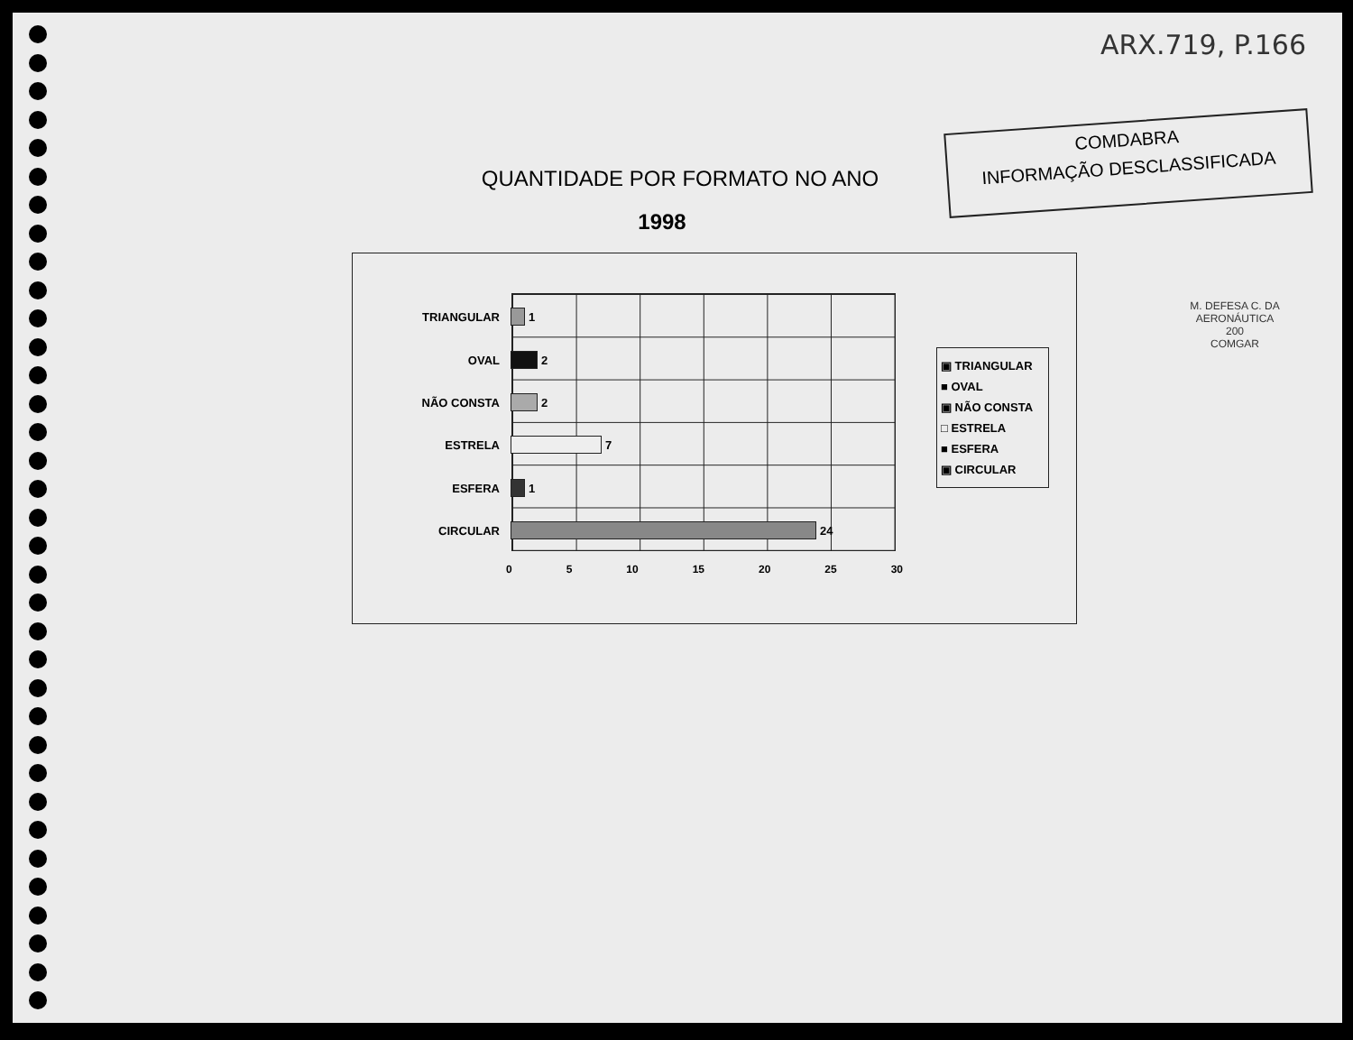ARX.719, P.166
COMDABRA
INFORMAÇÃO DESCLASSIFICADA
M. DEFESA C. DA AERONÁUTICA
200
COMGAR
QUANTIDADE POR FORMATO NO ANO
1998
TRIANGULAR 1
OVAL 2
NÃO CONSTA 2
ESTRELA 7
ESFERA 1
CIRCULAR 24
0 5 10 15 20 25 30
▣ TRIANGULAR
■ OVAL
▣ NÃO CONSTA
□ ESTRELA
■ ESFERA
▣ CIRCULAR